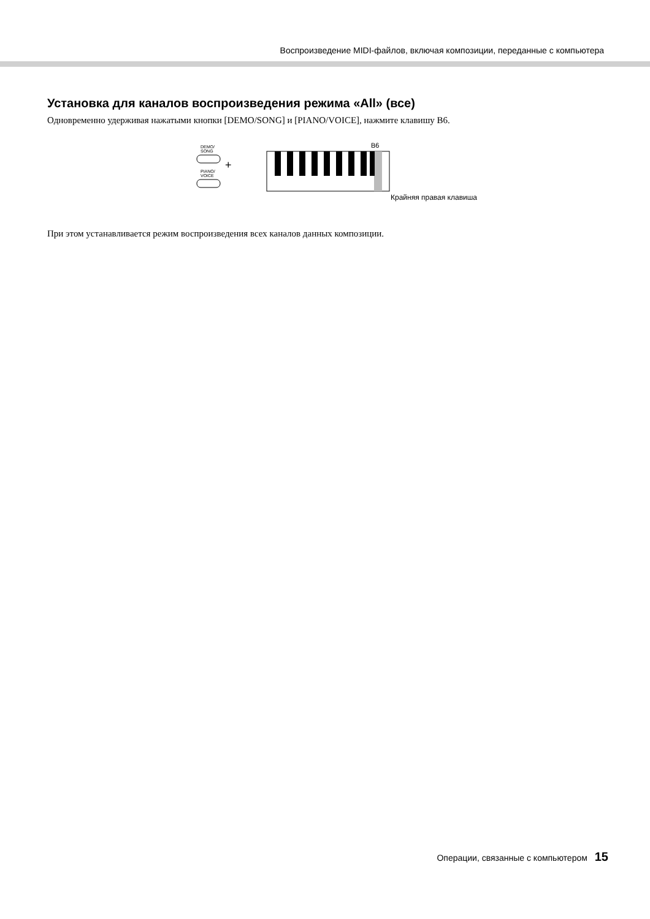Воспроизведение MIDI-файлов, включая композиции, переданные с компьютера
Установка для каналов воспроизведения режима «All» (все)
Одновременно удерживая нажатыми кнопки [DEMO/SONG] и [PIANO/VOICE], нажмите клавишу B6.
DEMO/
SONG
PIANO/
VOICE
+
B6
Крайняя правая клавиша
При этом устанавливается режим воспроизведения всех каналов данных композиции.
Операции, связанные с компьютером 15